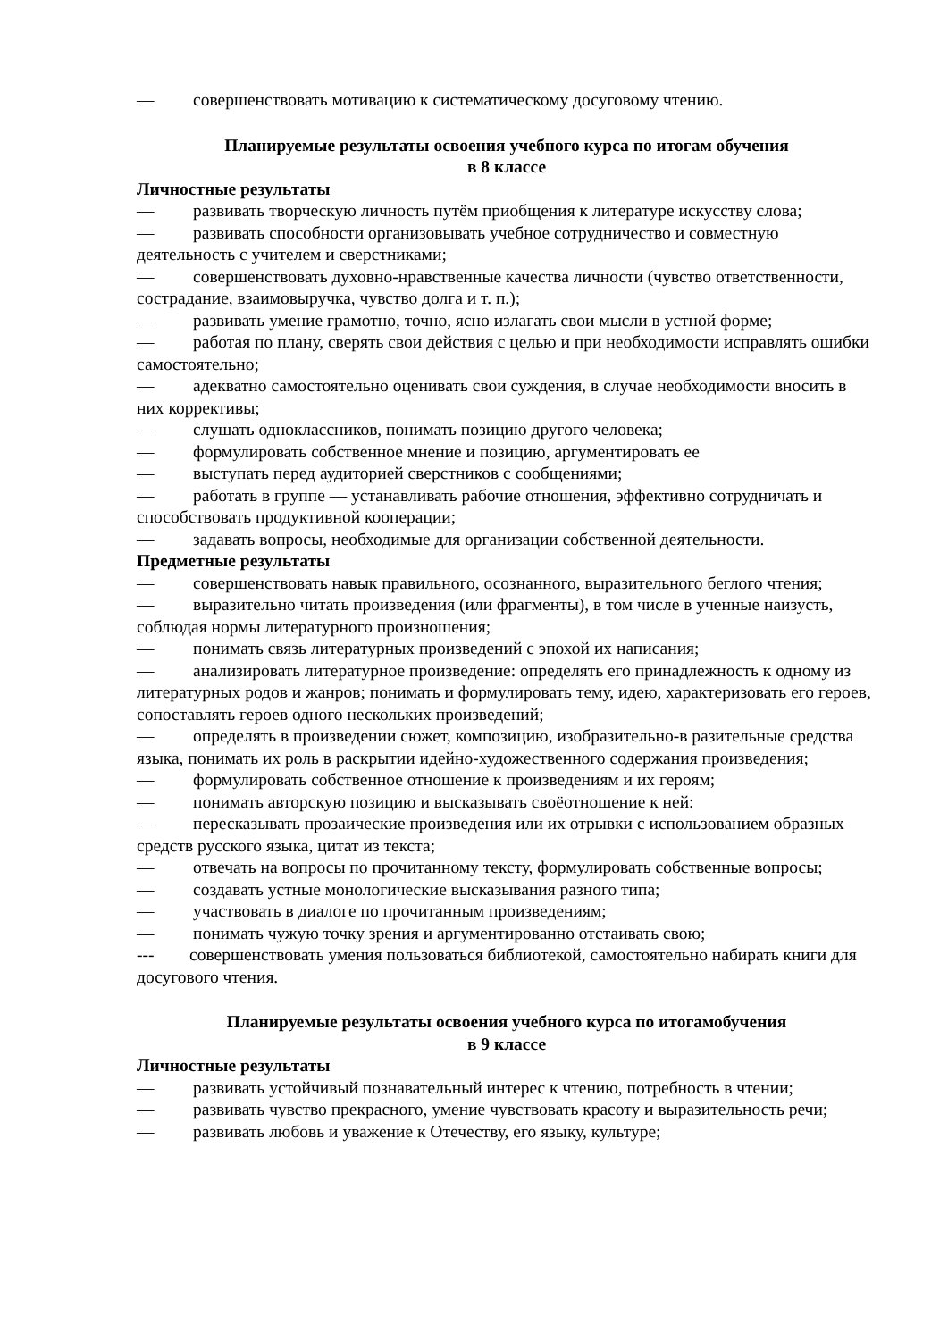— совершенствовать мотивацию к систематическому досуговому чтению.
Планируемые результаты освоения учебного курса по итогам обучения
в 8 классе
Личностные результаты
— развивать творческую личность путём приобщения к литературе искусству слова;
— развивать способности организовывать учебное сотрудничество и совместную деятельность с учителем и сверстниками;
— совершенствовать духовно-нравственные качества личности (чувство ответственности, сострадание, взаимовыручка, чувство долга и т. п.);
— развивать умение грамотно, точно, ясно излагать свои мысли в устной форме;
— работая по плану, сверять свои действия с целью и при необходимости исправлять ошибки самостоятельно;
— адекватно самостоятельно оценивать свои суждения, в случае необходимости вносить в них коррективы;
— слушать одноклассников, понимать позицию другого человека;
— формулировать собственное мнение и позицию, аргументировать ее
— выступать перед аудиторией сверстников с сообщениями;
— работать в группе — устанавливать рабочие отношения, эффективно сотрудничать и способствовать продуктивной кооперации;
— задавать вопросы, необходимые для организации собственной деятельности.
Предметные результаты
— совершенствовать навык правильного, осознанного, выразительного беглого чтения;
— выразительно читать произведения (или фрагменты), в том числе в ученные наизусть, соблюдая нормы литературного произношения;
— понимать связь литературных произведений с эпохой их написания;
— анализировать литературное произведение: определять его принадлежность к одному из литературных родов и жанров; понимать и формулировать тему, идею, характеризовать его героев, сопоставлять героев одного нескольких произведений;
— определять в произведении сюжет, композицию, изобразительно-в разительные средства языка, понимать их роль в раскрытии идейно-художественного содержания произведения;
— формулировать собственное отношение к произведениям и их героям;
— понимать авторскую позицию и высказывать своёотношение к ней:
— пересказывать прозаические произведения или их отрывки с использованием образных средств русского языка, цитат из текста;
— отвечать на вопросы по прочитанному тексту, формулировать собственные вопросы;
— создавать устные монологические высказывания разного типа;
— участвовать в диалоге по прочитанным произведениям;
— понимать чужую точку зрения и аргументированно отстаивать свою;
--- совершенствовать умения пользоваться библиотекой, самостоятельно набирать книги для досугового чтения.
Планируемые результаты освоения учебного курса по итогамобучения
в 9 классе
Личностные результаты
— развивать устойчивый познавательный интерес к чтению, потребность в чтении;
— развивать чувство прекрасного, умение чувствовать красоту и выразительность речи;
— развивать любовь и уважение к Отечеству, его языку, культуре;